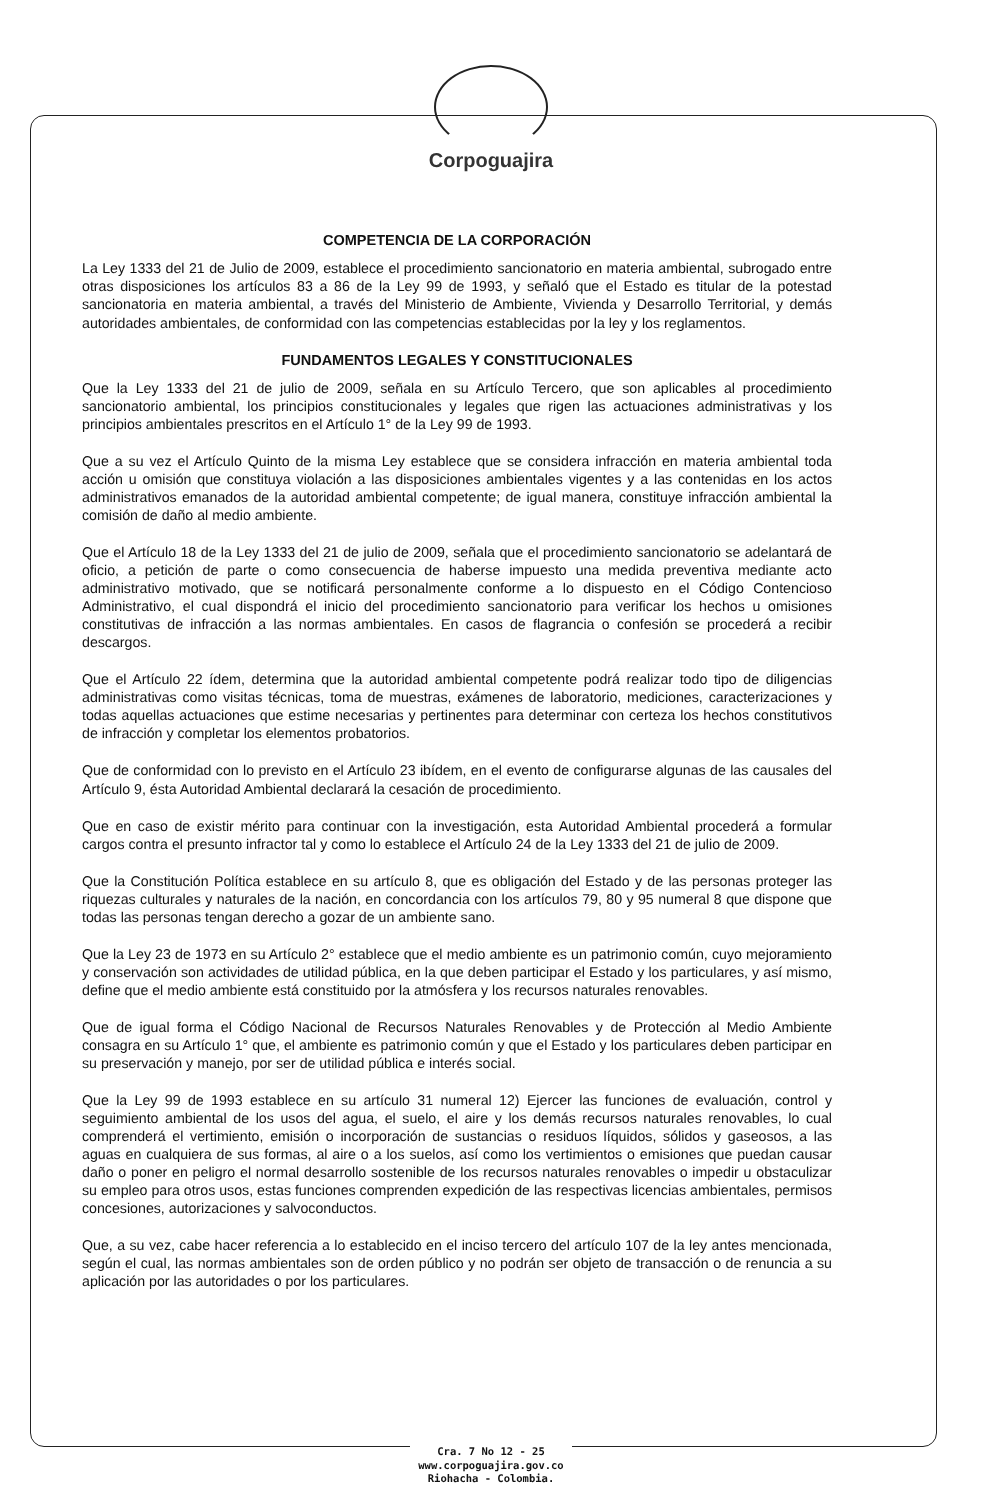Corpoguajira
COMPETENCIA DE LA CORPORACIÓN
La Ley 1333 del 21 de Julio de 2009, establece el procedimiento sancionatorio en materia ambiental, subrogado entre otras disposiciones los artículos 83 a 86 de la Ley 99 de 1993, y señaló que el Estado es titular de la potestad sancionatoria en materia ambiental, a través del Ministerio de Ambiente, Vivienda y Desarrollo Territorial, y demás autoridades ambientales, de conformidad con las competencias establecidas por la ley y los reglamentos.
FUNDAMENTOS LEGALES Y CONSTITUCIONALES
Que la Ley 1333 del 21 de julio de 2009, señala en su Artículo Tercero, que son aplicables al procedimiento sancionatorio ambiental, los principios constitucionales y legales que rigen las actuaciones administrativas y los principios ambientales prescritos en el Artículo 1° de la Ley 99 de 1993.
Que a su vez el Artículo Quinto de la misma Ley establece que se considera infracción en materia ambiental toda acción u omisión que constituya violación a las disposiciones ambientales vigentes y a las contenidas en los actos administrativos emanados de la autoridad ambiental competente; de igual manera, constituye infracción ambiental la comisión de daño al medio ambiente.
Que el Artículo 18 de la Ley 1333 del 21 de julio de 2009, señala que el procedimiento sancionatorio se adelantará de oficio, a petición de parte o como consecuencia de haberse impuesto una medida preventiva mediante acto administrativo motivado, que se notificará personalmente conforme a lo dispuesto en el Código Contencioso Administrativo, el cual dispondrá el inicio del procedimiento sancionatorio para verificar los hechos u omisiones constitutivas de infracción a las normas ambientales. En casos de flagrancia o confesión se procederá a recibir descargos.
Que el Artículo 22 ídem, determina que la autoridad ambiental competente podrá realizar todo tipo de diligencias administrativas como visitas técnicas, toma de muestras, exámenes de laboratorio, mediciones, caracterizaciones y todas aquellas actuaciones que estime necesarias y pertinentes para determinar con certeza los hechos constitutivos de infracción y completar los elementos probatorios.
Que de conformidad con lo previsto en el Artículo 23 ibídem, en el evento de configurarse algunas de las causales del Artículo 9, ésta Autoridad Ambiental declarará la cesación de procedimiento.
Que en caso de existir mérito para continuar con la investigación, esta Autoridad Ambiental procederá a formular cargos contra el presunto infractor tal y como lo establece el Artículo 24 de la Ley 1333 del 21 de julio de 2009.
Que la Constitución Política establece en su artículo 8, que es obligación del Estado y de las personas proteger las riquezas culturales y naturales de la nación, en concordancia con los artículos 79, 80 y 95 numeral 8 que dispone que todas las personas tengan derecho a gozar de un ambiente sano.
Que la Ley 23 de 1973 en su Artículo 2° establece que el medio ambiente es un patrimonio común, cuyo mejoramiento y conservación son actividades de utilidad pública, en la que deben participar el Estado y los particulares, y así mismo, define que el medio ambiente está constituido por la atmósfera y los recursos naturales renovables.
Que de igual forma el Código Nacional de Recursos Naturales Renovables y de Protección al Medio Ambiente consagra en su Artículo 1° que, el ambiente es patrimonio común y que el Estado y los particulares deben participar en su preservación y manejo, por ser de utilidad pública e interés social.
Que la Ley 99 de 1993 establece en su artículo 31 numeral 12) Ejercer las funciones de evaluación, control y seguimiento ambiental de los usos del agua, el suelo, el aire y los demás recursos naturales renovables, lo cual comprenderá el vertimiento, emisión o incorporación de sustancias o residuos líquidos, sólidos y gaseosos, a las aguas en cualquiera de sus formas, al aire o a los suelos, así como los vertimientos o emisiones que puedan causar daño o poner en peligro el normal desarrollo sostenible de los recursos naturales renovables o impedir u obstaculizar su empleo para otros usos, estas funciones comprenden expedición de las respectivas licencias ambientales, permisos concesiones, autorizaciones y salvoconductos.
Que, a su vez, cabe hacer referencia a lo establecido en el inciso tercero del artículo 107 de la ley antes mencionada, según el cual, las normas ambientales son de orden público y no podrán ser objeto de transacción o de renuncia a su aplicación por las autoridades o por los particulares.
Cra. 7 No 12 - 25
www.corpoguajira.gov.co
Riohacha - Colombia.